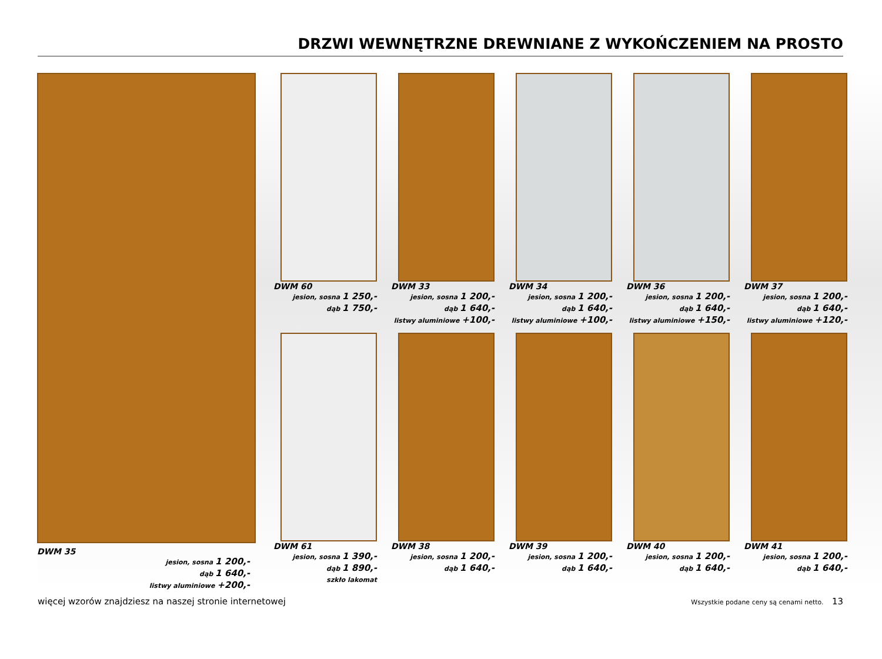DRZWI WEWNĘTRZNE DREWNIANE Z WYKOŃCZENIEM NA PROSTO
DWM 35
jesion, sosna 1 200,-
dąb 1 640,-
listwy aluminiowe +200,-
DWM 60
jesion, sosna 1 250,-
dąb 1 750,-
DWM 33
jesion, sosna 1 200,-
dąb 1 640,-
listwy aluminiowe +100,-
DWM 34
jesion, sosna 1 200,-
dąb 1 640,-
listwy aluminiowe +100,-
DWM 36
jesion, sosna 1 200,-
dąb 1 640,-
listwy aluminiowe +150,-
DWM 37
jesion, sosna 1 200,-
dąb 1 640,-
listwy aluminiowe +120,-
DWM 61
jesion, sosna 1 390,-
dąb 1 890,-
szkło lakomat
DWM 38
jesion, sosna 1 200,-
dąb 1 640,-
DWM 39
jesion, sosna 1 200,-
dąb 1 640,-
DWM 40
jesion, sosna 1 200,-
dąb 1 640,-
DWM 41
jesion, sosna 1 200,-
dąb 1 640,-
więcej wzorów znajdziesz na naszej stronie internetowej Wszystkie podane ceny są cenami netto. 13